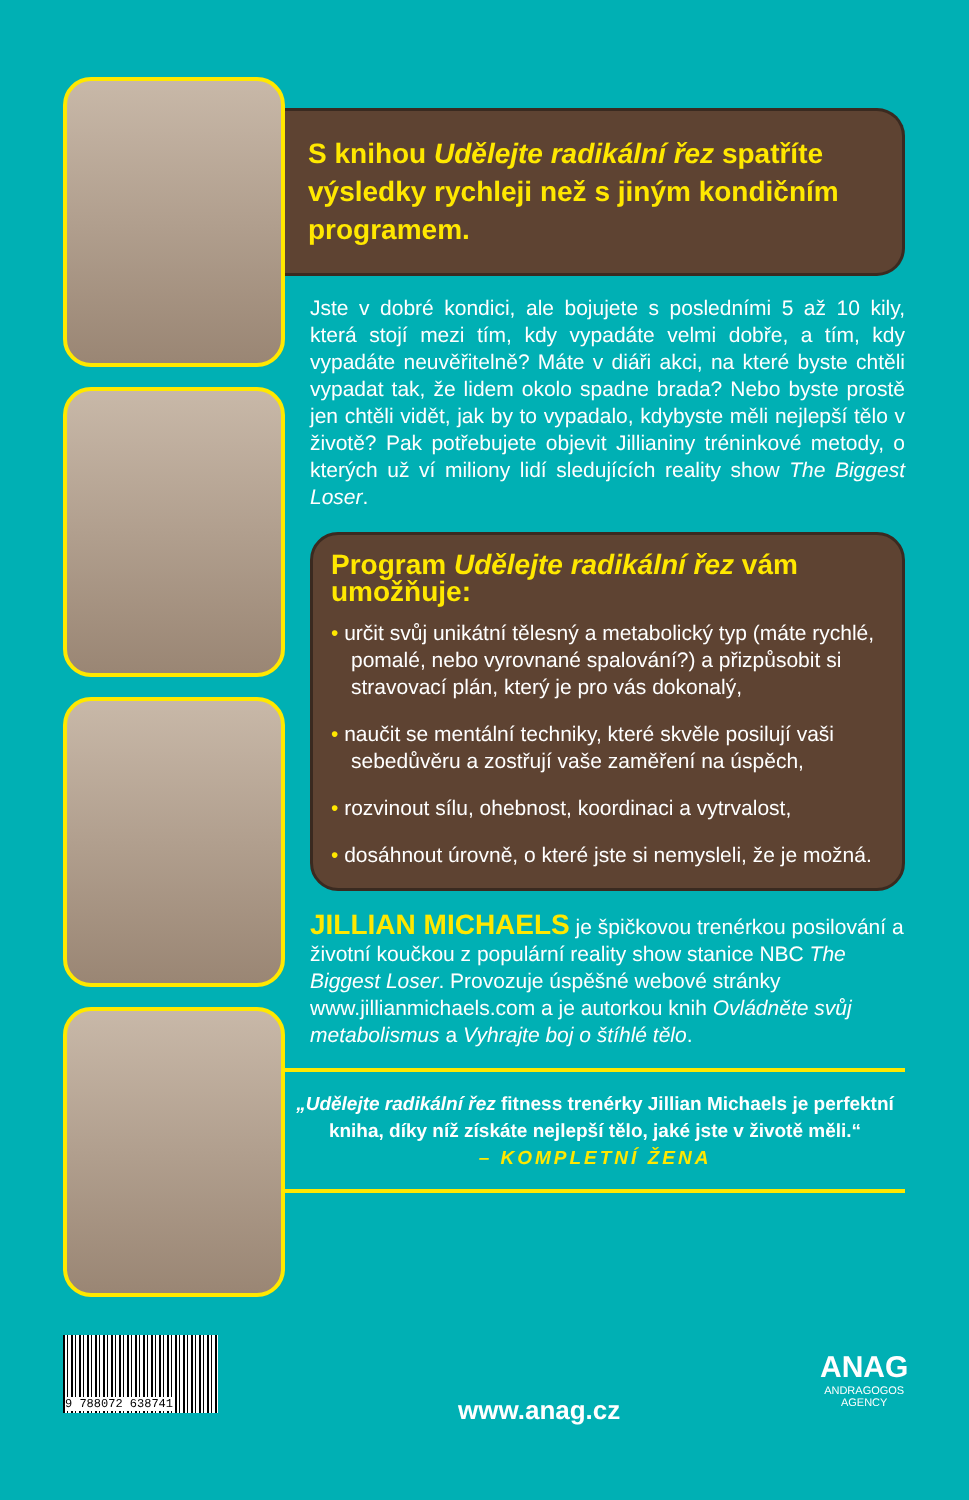S knihou Udělejte radikální řez spatříte výsledky rychleji než s jiným kondičním programem.
Jste v dobré kondici, ale bojujete s posledními 5 až 10 kily, která stojí mezi tím, kdy vypadáte velmi dobře, a tím, kdy vypadáte neuvěřitelně? Máte v diáři akci, na které byste chtěli vypadat tak, že lidem okolo spadne brada? Nebo byste prostě jen chtěli vidět, jak by to vypadalo, kdybyste měli nejlepší tělo v životě? Pak potřebujete objevit Jillianiny tréninkové metody, o kterých už ví miliony lidí sledujících reality show The Biggest Loser.
Program Udělejte radikální řez vám umožňuje:
• určit svůj unikátní tělesný a metabolický typ (máte rychlé, pomalé, nebo vyrovnané spalování?) a přizpůsobit si stravovací plán, který je pro vás dokonalý,
• naučit se mentální techniky, které skvěle posilují vaši sebedůvěru a zostřují vaše zaměření na úspěch,
• rozvinout sílu, ohebnost, koordinaci a vytrvalost,
• dosáhnout úrovně, o které jste si nemysleli, že je možná.
JILLIAN MICHAELS je špičkovou trenérkou posilování a životní koučkou z populární reality show stanice NBC The Biggest Loser. Provozuje úspěšné webové stránky www.jillianmichaels.com a je autorkou knih Ovládněte svůj metabolismus a Vyhrajte boj o štíhlé tělo.
„Udělejte radikální řez fitness trenérky Jillian Michaels je perfektní kniha, díky níž získáte nejlepší tělo, jaké jste v životě měli.“
– KOMPLETNÍ ŽENA
9 788072 638741
www.anag.cz
ANAG
ANDRAGOGOS
AGENCY